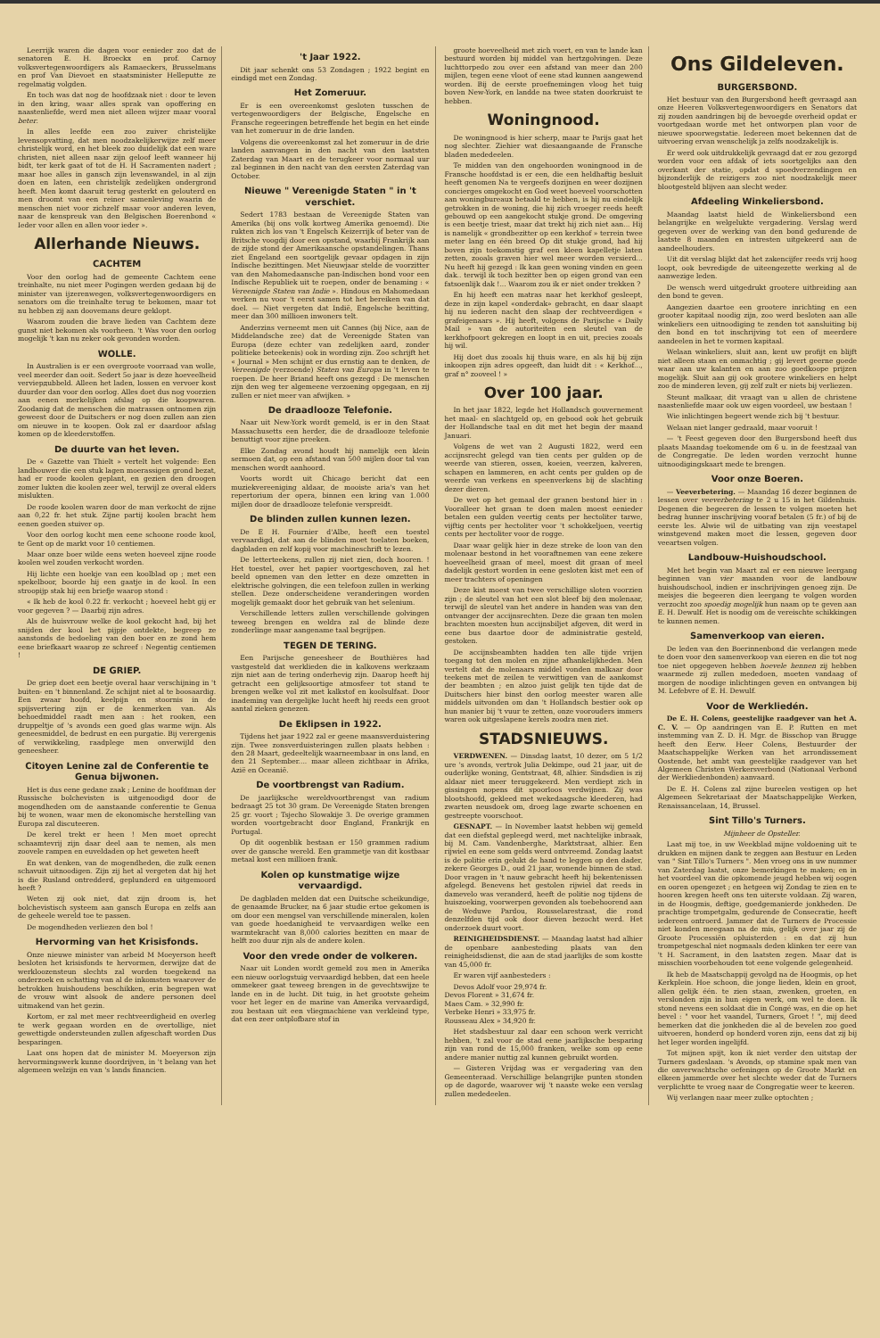Leerrijk waren die dagen voor eenieder zoo dat de senatoren E. H. Broeckx en prof. Carnoy volksvertegenwoordigers als Ramaeckers, Brusselmans en prof Van Dievoet en staatsminister Helleputte ze regelmatig volgden.
En toch was dat nog de hoofdzaak niet : door te leven in den kring, waar alles sprak van opoffering en naastenliefde, werd men niet alleen wijzer maar vooral beter.
In alles leefde een zoo zuiver christelijke levensopvatting, dat men noodzakelijkerwijze zelf meer christelijk word, en het bleek zoo duidelijk dat een ware christen, niet alleen naar zijn geloof leeft wanneer hij bidt, ter kerk gaat of tot de H. H Sacramenten nadert ; maar hoe alles in gansch zijn levenswandel, in al zijn doen en laten, een christelijk zedelijken ondergrond heeft. Men komt daaruit terug gesterkt en gelouterd en men droomt van een reiner samenleving waarin de menschen niet voor zichzelf maar voor anderen leven, naar de kenspreuk van den Belgischen Boerenbond « Ieder voor allen en allen voor ieder ».
Allerhande Nieuws.
CACHTEM
Voor den oorlog had de gemeente Cachtem eene treinhalte, nu niet meer Pogingen werden gedaan bij de minister van ijzerenwegen, volksvertegenwoordigers en senators om die treinhalte terug te bekomen, maar tot nu hebben zij aan doovemans deure geklopt.
Waarom zouden die brave lieden van Cachtem deze gunst niet bekomen als voorheen. 't Was voor den oorlog mogelijk 't kan nu zeker ook gevonden worden.
WOLLE.
In Australien is er een overgroote voorraad van wolle, veel meerder dan ooit. Sedert 5o jaar is deze hoeveelheid verviердubbeld. Alleen het laden, lossen en vervoer kost duurder dan voor den oorlog. Alles doet dus nog voorzien aan eenen merkelijken afslag op die koopwaren. Zoodanig dat de menschen die matrassen ontnomen zijn geweest door de Duitschers er nog doen zullen aan zien om nieuwe in te koopen. Ook zal er daardoor afslag komen op de kleederstoffen.
De duurte van het leven.
De « Gazette van Thielt » vertelt het volgende: Een landbouwer die een stuk lagen moerassigen grond bezat, had er roode koolen geplant, en gezien den droogen zomer lukten die koolen zeer wel, terwijl ze overal elders mislukten.
De roode koolen waren door de man verkocht de zijne aan 0,22 fr. het stuk. Zijne partij koolen bracht hem eenen goeden stuiver op.
Voor den oorlog kocht men eene schoone roode kool, te Gent op de markt voor 10 centiemen.
Maar onze boer wilde eens weten hoeveel zijne roode koolen wel zouden verkocht worden.
Hij lichte een hoekje van een koolblad op ; met een spekelboor, boorde hij een gaatje in de kool. In een stroopijp stak hij een briefje waarop stond :
« Ik heb de kool 0.22 fr. verkocht ; hoeveel hebt gij er voor gegeven ? — Daarbij zijn adres.
Als de huisvrouw welke de kool gekocht had, bij het snijden der kool het pijpje ontdekte, begreep ze aanstonds de bedoeling van den boer en ze zond hem eene briefkaart waarop ze schreef : Negentig centiemen !
DE GRIEP.
De griep doet een beetje overal haar verschijning in 't buiten- en 't binnenland. Ze schijnt niet al te boosaardig. Een zwaar hoofd, keelpijn en stoornis in de spijsvertering zijn er de kenmerken van. Als behoedmiddel raadt men aan : het rooken, een druppeltje of 's avonds een goed glas warme wijn. Als geneesmiddel, de bedrust en een purgatie. Bij verergenis of verwikkeling, raadplege men onverwijld den geneesheer.
Citoyen Lenine zal de Conferentie te Genua bijwonen.
Het is dus eene gedane zaak ; Lenine de hoofdman der Russische bolchevisten is uitgenoodigd door de mogendheden om de aanstaande conferentie te Genua bij te wonen, waar men de ekonomische herstelling van Europa zal discuteeren.
De kerel trekt er heen ! Men moet oprecht schaamtevrij zijn daar deel aan te nemen, als men zoovele rampen en euveldaden op het geweten heeft
En wat denken, van de mogendheden, die zulk eenen schavuit uitnoodigen. Zijn zij het al vergeten dat hij het is die Rusland ontredderd, geplunderd en uitgemoord heeft ?
Weten zij ook niet, dat zijn droom is, het bolchevistisch systeem aan gansch Europa en zelfs aan de geheele wereld toe te passen.
De mogendheden verliezen den bol !
Hervorming van het Krisisfonds.
Onze nieuwe minister van arbeid M Moeyerson heeft besloten het krisisfonds te hervormen, derwijze dat de werkloozensteun slechts zal worden toegekend na onderzoek en schatting van al de inkomsten waarover de betrokken huishoudens beschikken, erin begrepen wat de vrouw wint alsook de andere personen deel uitmakend van het gezin.
Kortom, er zal met meer rechtveerdigheid en overleg te werk gegaan worden en de overtollige, niet gewettigde ondersteunden zullen afgeschaft worden Dus besparingen.
Laat ons hopen dat de minister M. Moeyerson zijn hervormingswerk kunne doordrijven, in 't belang van het algemeen welzijn en van 's lands financien.
't Jaar 1922.
Dit jaar schenkt ons 53 Zondagen ; 1922 begint en eindigd met een Zondag.
Het Zomeruur.
Er is een overeenkomst gesloten tusschen de vertegenwoordigers der Belgische, Engelsche en Fransche regeeringen betreffende het begin en het einde van het zomeruur in de drie landen.
Volgens die overeenkomst zal het zomeruur in de drie landen aanvangen in den nacht van den laatsten Zaterdag van Maart en de terugkeer voor normaal uur zal beginnen in den nacht van den eersten Zaterdag van October.
Nieuwe " Vereenigde Staten " in 't verschiet.
Sedert 1783 bestaan de Vereenigde Staten van Amerika (bij ons volk kortweg Amerika genoemd). Die rukten zich los van 't Engelsch Keizerrijk of beter van de Britsche voogdij door een opstand, waarbij Frankrijk aan de zijde stond der Amerikaansche opstandelingen. Thans ziet Engeland een soortgelijk gevaar opdagen in zijn Indische bezittingen. Met Nieuwjaar stelde de voorzitter van den Mahomedaansche pan-Indischen bond voor een Indische Republiek uit te roepen, onder de benaming : « Vereenigde Staten van Indie ». Hindous en Mahomedaan werken nu voor 't eerst samen tot het bereiken van dat doel. — Niet vergeten dat Indië, Engelsche bezitting, meer dan 300 millioen inwoners telt.
Anderzins verneemt men uit Cannes (bij Nice, aan de Middelandsche zee) dat de Vereenigde Staten van Europa (deze echter van zedelijken aard, zonder politieke beteekenis) ook in wording zijn. Zoo schrijft het « Journal » Men schijnt er dus ernstig aan te denken, de Vereenigde (verzoende) Staten van Europa in 't leven te roepen. De heer Briand heeft ons gezegd : De menschen zijn den weg ter algemeene verzoening opgegaan, en zij zullen er niet meer van afwijken. »
De draadlooze Telefonie.
Naar uit New-York wordt gemeld, is er in den Staat Massachusetts een herder, die de draadlooze telefonie benuttigt voor zijne preeken.
Elke Zondag avond houdt hij namelijk een klein sermoen dat, op een afstand van 500 mijlen door tal van menschen wordt aanhoord.
Voorts wordt uit Chicago bericht dat een muziekvereeniging aldaar, de mooiste aria's van het repertorium der opera, binnen een kring van 1.000 mijlen door de draadlooze telefonie verspreidt.
De blinden zullen kunnen lezen.
De E H. Fournier d'Albe, heeft een toestel vervaardigd, dat aan de blinden moet toelaten boeken, dagbladen en zelf kopij voor machineschrift te lezen.
De letterteekens, zullen zij niet zien, doch hooren. ! Het toestel, over het papier voortgeschoven, zal het beeld opnemen van den letter en deze omzetten in elektrische golvingen, die een telefoon zullen in werking stellen. Deze onderscheidene veranderingen worden mogelijk gemaakt door het gebruik van het selenium.
Verschillende letters zullen verschillende golvingen teweeg brengen en weldra zal de blinde deze zonderlinge maar aangename taal begrijpen.
TEGEN DE TERING.
Een Parijsche geneesheer de Bouthières had vastgesteld dat werklieden die in kalkovens werkzaam zijn niet aan de tering onderhevig zijn. Daarop heeft hij getracht een gelijksoortige atmosfeer tot stand te brengen welke vol zit met kalkstof en koolsulfaat. Door inademing van dergelijke lucht heeft hij reeds een groot aantal zieken genezen.
De Eklipsen in 1922.
Tijdens het jaar 1922 zal er geene maansverduistering zijn. Twee zonsverduisteringen zullen plaats hebben : den 28 Maart, gedeeltelijk waarneembaar in ons land, en den 21 September.... maar alleen zichtbaar in Afrika, Azië en Oceanië.
De voortbrengst van Radium.
De jaarlijksche wereldvoortbrengst van radium bedraagt 25 tot 30 gram. De Vereenigde Staten brengen 25 gr. voort ; Tsjecho Slowakije 3. De overige grammen worden voortgebracht door England, Frankrijk en Portugal.
Op dit oogenblik bestaan er 150 grammen radium over de gansche wereld. Een grammetje van dit kostbaar metaal kost een millioen frank.
Kolen op kunstmatige wijze vervaardigd.
De dagbladen melden dat een Duitsche scheikundige, de genaamde Brucker, na 6 jaar studie ertoe gekomen is om door een mengsel van verschillende mineralen, kolen van goede hoedanigheid te vervaardigen welke een warmtekracht van 8,000 calories bezitten en maar de helft zoo duur zijn als de andere kolen.
Voor den vrede onder de volkeren.
Naar uit Londen wordt gemeld zou men in Amerika een nieuw oorlogstuig vervaardigd hebben, dat een heele ommekeer gaat teweeg brengen in de gevechtswijze te lande en in de lucht. Dit tuig, in het grootste geheim voor het leger en de marine van Amerika vervaardigd, zou bestaan uit een vliegmachiene van verkleind type, dat een zeer ontplofbare stof in
groote hoeveelheid met zich voert, en van te lande kan bestuurd worden bij middel van hertzgolvingen. Deze luchttorpedo zou over een afstand van meer dan 200 mijlen, tegen eene vloot of eene stad kunnen aangewend worden. Bij de eerste proefnemingen vloog het tuig boven New-York, en landde na twee staten doorkruist te hebben.
Woningnood.
De woningnood is hier scherp, maar te Parijs gaat het nog slechter. Ziehier wat diesaangaande de Fransche bladen mededeelen.
Te midden van den ongehoorden woningnood in de Fransche hoofdstad is er een, die een heldhaftig besluit heeft genomen Na te vergeefs dozijnen en weer dozijnen concierges omgekocht en God weet hoeveel voorschotten aan woningbureaux betaald te hebben, is hij nu eindelijk getrokken in de woning, die hij zich vroeger reeds heeft gebouwd op een aangekocht stukje grond. De omgeving is een beetje triest, maar dat trekt hij zich niet aan... Hij is namelijk « grondbezitter op een kerkhof » terrein twee meter lang en één breed Op dit stukje grond, had hij boven zijn toekomstig graf een kleen kapelletje laten zetten, zooals graven hier wel meer worden versierd... Nu heeft hij gezegd : Ik kan geen woning vinden en geen dak.. terwijl ik toch bezitter ben op eigen grond van een fatsoenlijk dak !... Waarom zou ik er niet onder trekken ?
En hij heeft een matras naar het kerkhof gesleept, deze in zijn kapel «onderdak» gebracht, en daar slaapt hij nu iederen nacht den slaap der rechtveerdigen « grafeigenaars ». Hij heeft, volgens de Parijsche « Daily Mail » van de autoriteiten een sleutel van de kerkhofpoort gekregen en loopt in en uit, precies zooals hij wil.
Hij doet dus zooals hij thuis ware, en als hij bij zijn inkoopen zijn adres opgeeft, dan luidt dit : « Kerkhof..., graf n° zooveel ! »
Over 100 jaar.
In het jaar 1822, legde het Hollandsch gouvernement het maal- en slachtgeld op, en gebood ook het gebruik der Hollandsche taal en dit met het begin der maand Januari.
Volgens de wet van 2 Augusti 1822, werd een accijnsrecht gelegd van tien cents per gulden op de weerde van stieren, ossen, koeien, veerzen, kalveren, schapen en lammeren, en acht cents per gulden op de weerde van verkens en speenverkens bij de slachting dezer dieren.
De wet op het gemaal der granen bestond hier in : Vooralleer het graan te doen malen moest eenieder betalen een gulden veertig cents per hectoliter tarwe, vijftig cents per hectoliter voor 't schokkeljoen, veertig cents per hectoliter voor de rogge.
Daar waar gelijk hier in deze streke de loon van den molenaar bestond in het vooraftnemen van eene zekere hoeveelheid graan of meel, moest dit graan of meel dadelijk gestort worden in eene gesloten kist met een of meer trachters of openingen
Deze kist moest van twee verschillige sloten voorzien zijn ; de sleutel van het een slot bleef bij den molenaar, terwijl de sleutel van het andere in handen was van den ontvanger der accijnsrechten. Deze die graan ten molen brachten moesten hun accijnsbiljet afgeven, dit werd in eene bus daartoe door de administratie gesteld, gestoken.
De accijnsbeambten hadden ten alle tijde vrijen toegang tot den molen en zijne afhankelijkheden. Men vertelt dat de molenaars middel vonden malkaar door teekens met de zeilen te verwittigen van de aankomst der beambten ; en alzoo juist gelijk ten tijde dat de Duitschers hier binst den oorlog meester waren alle middels uitvonden om dan 't Hollandsch bestier ook op hun manier bij 't vuur te zetten, onze voorouders immers waren ook uitgeslapene kerels zoodra men ziet.
STADSNIEUWS.
VERDWENEN. — Dinsdag laatst, 10 dezer, om 5 1/2 ure 's avonds, vertrok Julia Dekimpe, oud 21 jaar, uit de ouderlijke woning, Gentstraat, 48, alhier. Sindsdien is zij aldaar niet meer teruggekeerd. Men verdiept zich in gissingen nopens dit spoorloos verdwijnen. Zij was blootshoofd, gekleed met wekedaagsche kleederen, had zwarten neusdoek om, droeg lage zwarte schoenen en gestreepte voorschoot.
GESNAPT. — In November laatst hebben wij gemeld dat een diefstal gepleegd werd, met nachtelijke inbraak, bij M. Cam. Vandenberghe, Marktstraat, alhier. Een rijwiel en eene som gelds werd ontvreemd. Zondag laatst is de politie erin gelukt de hand te leggen op den dader, zekere Georges D., oud 21 jaar, wonende binnen de stad. Door vragen in 't nauw gebracht heeft hij bekentenissen afgelegd. Benevens het gestolen rijwiel dat reeds in damevelo was veranderd, heeft de politie nog tijdens de huiszoeking, voorwerpen gevonden als toebehoorend aan de Weduwe Pardou, Rousselarestraat, die rond denzelfden tijd ook door dieven bezocht werd. Het onderzoek duurt voort.
REINIGHEIDSDIENST. — Maandag laatst had alhier de openbare aanbesteding plaats van den reinigheidsdienst, die aan de stad jaarlijks de som kostte van 45,000 fr.
Er waren vijf aanbesteders :
Devos Adolf voor 29,974 fr.
Devos Florent » 31,674 fr.
Maes Cam. » 32,990 fr.
Verbeke Henri » 33,975 fr.
Rousseau Alex » 34,920 fr.
Het stadsbestuur zal daar een schoon werk verricht hebben, 't zal voor de stad eene jaarlijksche besparing zijn van rond de 15,000 franken, welke som op eene andere manier nuttig zal kunnen gebruikt worden.
— Gisteren Vrijdag was er vergadering van den Gemeenteraad. Verschillige belangrijke punten stonden op de dagorde, waarover wij 't naaste weke een verslag zullen mededeelen.
Ons Gildeleven.
BURGERSBOND.
Het bestuur van den Burgersbond heeft gevraagd aan onze Heeren Volksvertegenwoordigers en Senators dat zij zouden aandringen bij de bevoegde overheid opdat er voortgedaan worde met het ontworpen plan voor de nieuwe spoorwegstatie. Iedereen moet bekennen dat de uitvoering ervan wenschelijk ja zelfs noodzakelijk is.
Er werd ook uitdrukkelijk gevraagd dat er zou gezorgd worden voor een afdak of iets soortgelijks aan den overkant der statie, opdat d spoedverzendingen en bijzonderlijk de reizigers zoo niet noodzakelijk meer blootgesteld blijven aan slecht weder.
Afdeeling Winkeliersbond.
Maandag laatst hield de Winkeliersbond een belangrijke en welgelukte vergadering. Verslag werd gegeven over de werking van den bond gedurende de laatste 8 maanden en intresten uitgekeerd aan de aandeelhouders.
Uit dit verslag blijkt dat het zakencijfer reeds vrij hoog loopt, ook bevredigde de uiteengezette werking al de aanwezige leden.
De wensch werd uitgedrukt grootere uitbreiding aan den bond te geven.
Aangezien daartoe een grootere inrichting en een grooter kapitaal noodig zijn, zoo werd besloten aan alle winkeliers een uitnoodiging te zenden tot aansluiting bij den bond en tot inschrijving tot een of meerdere aandeelen in het te vormen kapitaal.
Welaan winkeliers, sluit aan, kent uw profijt en blijft niet alleen staan en onmachtig ; gij levert geerne goede waar aan uw kalanten en aan zoo goedkoope prijzen mogelijk. Sluit aan gij ook grootere winkeliers en helpt zoo de minderen leven, gij zelf zult er niets bij verliezen.
Steunt malkaar, dit vraagt van u allen de christene naastenliefde maar ook uw eigen voordeel, uw bestaan !
Wie inlichtingen begeert wende zich bij 't bestuur.
Welaan niet langer gedraald, maar vooruit !
— 't Feest gegeven door den Burgersbond heeft dus plaats Maandag toekomende om 6 u. in de feestzaal van de Congregatie. De leden worden verzocht hunne uitnoodigingskaart mede te brengen.
Voor onze Boeren.
— Veeverbetering. — Maandag 16 dezer beginnen de lessen over veeverbetering te 2 u 15 in het Gildenhuis. Degenen die begeeren de lessen te volgen moeten het bedrag hunner inschrijving vooraf betalen (5 fr.) of bij de eerste les. Alwie wil de uitbating van zijn veestapel winstgevend maken moet die lessen, gegeven door veeartsen volgen.
Landbouw-Huishoudschool.
Met het begin van Maart zal er een nieuwe leergang beginnen van vier maanden voor de landbouw huishoudschool, indien er inschrijvingen genoeg zijn. De meisjes die begeeren dien leergang te volgen worden verzocht zoo spoedig mogelijk hun naam op te geven aan E. H. Dewulf. Het is noodig om de vereischte schikkingen te kunnen nemen.
Samenverkoop van eieren.
De leden van den Boerinnenbond die verlangen mede te doen voor den samenverkoop van eieren en die tot nog toe niet opgegeven hebben hoevele hennen zij hebben waarmede zij zullen mededoen, moeten vandaag of morgen de noodige inlichtingen geven en ontvangen bij M. Lefebvre of E. H. Dewulf.
Voor de Werkliedén.
De E. H. Colens, geestelijke raadgever van het A. C. V. — Op aandringen van E. P. Rutten en met instemming van Z. D. H. Mgr. de Bisschop van Brugge heeft den Eerw. Heer Colens, Bestuurder der Maatschappelijke Werken van het arrondissement Oostende, het ambt van geestelijke raadgever van het Algemeen Christen Werkersverbond (Nationaal Verbond der Werkliedenbonden) aanvaard.
De E. H. Colens zal zijne bureelen vestigen op het Algemeen Sekretariaat der Maatschappelijke Werken, Renaissancelaan, 14, Brussel.
Sint Tillo's Turners.
Mijnheer de Opsteller.
Laat mij toe, in uw Weekblad mijne voldoening uit te drukken en mijnen dank te zeggen aan Bestuur en Leden van " Sint Tillo's Turners ". Men vroeg ons in uw nummer van Zaterdag laatst, onze bemerkingen te maken; en in het voordeel van die opkomende jeugd hebben wij oogen en ooren opengezet ; en hetgeen wij Zondag te zien en te hooren kregen heeft ons ten uiterste voldaan. Zij waren, in de Hoogmis, deftige, goedgemanierde jonkheden. De prachtige trompetgalm, gedurende de Consecratie, heeft iedereen ontroerd. Jammer dat de Turners de Processie niet konden meegaan na de mis, gelijk over jaar zij de Groote Processiën opluisterden : en dat zij hun trompetgeschal niet nogmaals deden klinken ter eere van 't H. Sacrament, in den laatsten zegen. Maar dat is misschien voorbehouden tot eene volgende gelegenheid.
Ik heb de Maatschappij gevolgd na de Hoogmis, op het Kerkplein. Hoe schoon, die jonge lieden, klein en groot, allen gelijk één. te zien staan, zwenken, groeten, en verslonden zijn in hun eigen werk, om wel te doen. Ik stond nevens een soldaat die in Congé was, en die op het bevel : " voor het vaandel, Turners, Groet ! ", mij deed bemerken dat die jonkheden die al de bevelen zoo goed uitvoeren, honderd op honderd voren zijn, eens dat zij bij het leger worden ingelijfd.
Tot mijnen spijt, kon ik niet verder den uitstap der Turners gadeslaan. 's Avonds, op stamine spak men van die onverwachtsche oefeningen op de Groote Markt en elkeen jammerde over het slechte weder dat de Turners verplichtte te vroeg naar de Congregatie weer te keeren.
Wij verlangen naar meer zulke optochten ;